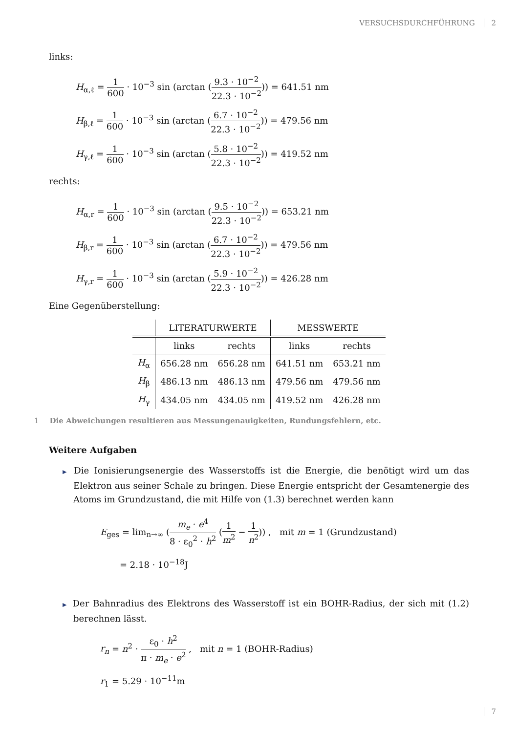VERSUCHSDURCHFÜHRUNG 2
links:
H<sub>α,ℓ</sub> =
1
600
· 10<sup>−3</sup> sin (arctan (
9.3 · 10<sup>−2</sup>
22.3 · 10<sup>−2</sup>
)) = 641.51 nm
H<sub>β,ℓ</sub> =
1
600
· 10<sup>−3</sup> sin (arctan (
6.7 · 10<sup>−2</sup>
22.3 · 10<sup>−2</sup>
)) = 479.56 nm
H<sub>γ,ℓ</sub> =
1
600
· 10<sup>−3</sup> sin (arctan (
5.8 · 10<sup>−2</sup>
22.3 · 10<sup>−2</sup>
)) = 419.52 nm
rechts:
H<sub>α,r</sub> =
1
600
· 10<sup>−3</sup> sin (arctan (
9.5 · 10<sup>−2</sup>
22.3 · 10<sup>−2</sup>
)) = 653.21 nm
H<sub>β,r</sub> =
1
600
· 10<sup>−3</sup> sin (arctan (
6.7 · 10<sup>−2</sup>
22.3 · 10<sup>−2</sup>
)) = 479.56 nm
H<sub>γ,r</sub> =
1
600
· 10<sup>−3</sup> sin (arctan (
5.9 · 10<sup>−2</sup>
22.3 · 10<sup>−2</sup>
)) = 426.28 nm
Eine Gegenüberstellung:
| | LITERATURWERTE | | MESSWERTE | |
| --- | --- | --- | --- | --- |
| | links | rechts | links | rechts |
| H<sub>α</sub> | 656.28 nm | 656.28 nm | 641.51 nm | 653.21 nm |
| H<sub>β</sub> | 486.13 nm | 486.13 nm | 479.56 nm | 479.56 nm |
| H<sub>γ</sub> | 434.05 nm | 434.05 nm | 419.52 nm | 426.28 nm |
1 Die Abweichungen resultieren aus Messungenauigkeiten, Rundungsfehlern, etc.
Weitere Aufgaben
▶ Die Ionisierungsenergie des Wasserstoffs ist die Energie, die benötigt wird um das Elektron aus seiner Schale zu bringen. Diese Energie entspricht der Gesamtenergie des Atoms im Grundzustand, die mit Hilfe von (1.3) berechnet werden kann
E<sub>ges</sub> = lim<sub>n→∞</sub> (
m<sub>e</sub> · e<sup>4</sup>
8 · ε<sub>0</sub><sup>2</sup> · h<sup>2</sup>
(
1
m<sup>2</sup>
−
1
n<sup>2</sup>
)) , mit m = 1 (Grundzustand)
= 2.18 · 10<sup>−18</sup>J
▶ Der Bahnradius des Elektrons des Wasserstoff ist ein BOHR-Radius, der sich mit (1.2) berechnen lässt.
r<sub>n</sub> = n<sup>2</sup> ·
ε<sub>0</sub> · h<sup>2</sup>
π · m<sub>e</sub> · e<sup>2</sup>
, mit n = 1 (BOHR-Radius)
r<sub>1</sub> = 5.29 · 10<sup>−11</sup>m
7